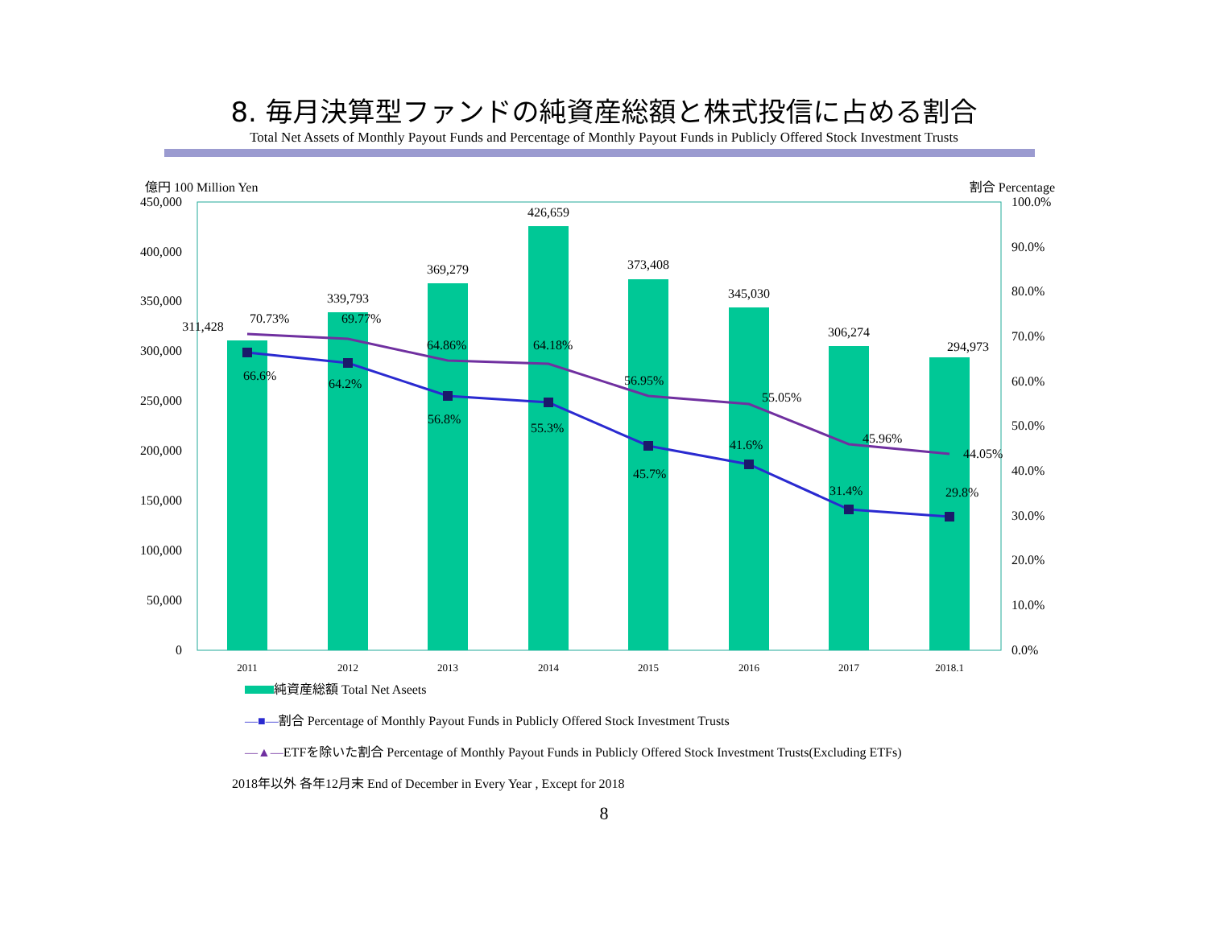8. 毎月決算型ファンドの純資産総額と株式投信に占める割合
Total Net Assets of Monthly Payout Funds and Percentage of Monthly Payout Funds in Publicly Offered Stock Investment Trusts
億円 100 Million Yen 割合 Percentage
0
50,000
100,000
150,000
200,000
250,000
300,000
350,000
400,000
450,000
0.0%
10.0%
20.0%
30.0%
40.0%
50.0%
60.0%
70.0%
80.0%
90.0%
100.0%
311,428
339,793
369,279
426,659
373,408
345,030
306,274
294,973
70.73%
69.77%
64.86%
64.18%
56.95%
55.05%
45.96%
44.05%
66.6%
64.2%
56.8%
55.3%
45.7%
41.6%
31.4%
29.8%
2011
2012
2013
2014
2015
2016
2017
2018.1
純資産総額 Total Net Aseets
—■—割合 Percentage of Monthly Payout Funds in Publicly Offered Stock Investment Trusts
—▲—ETFを除いた割合 Percentage of Monthly Payout Funds in Publicly Offered Stock Investment Trusts(Excluding ETFs)
2018年以外 各年12月末 End of December in Every Year , Except for 2018
8